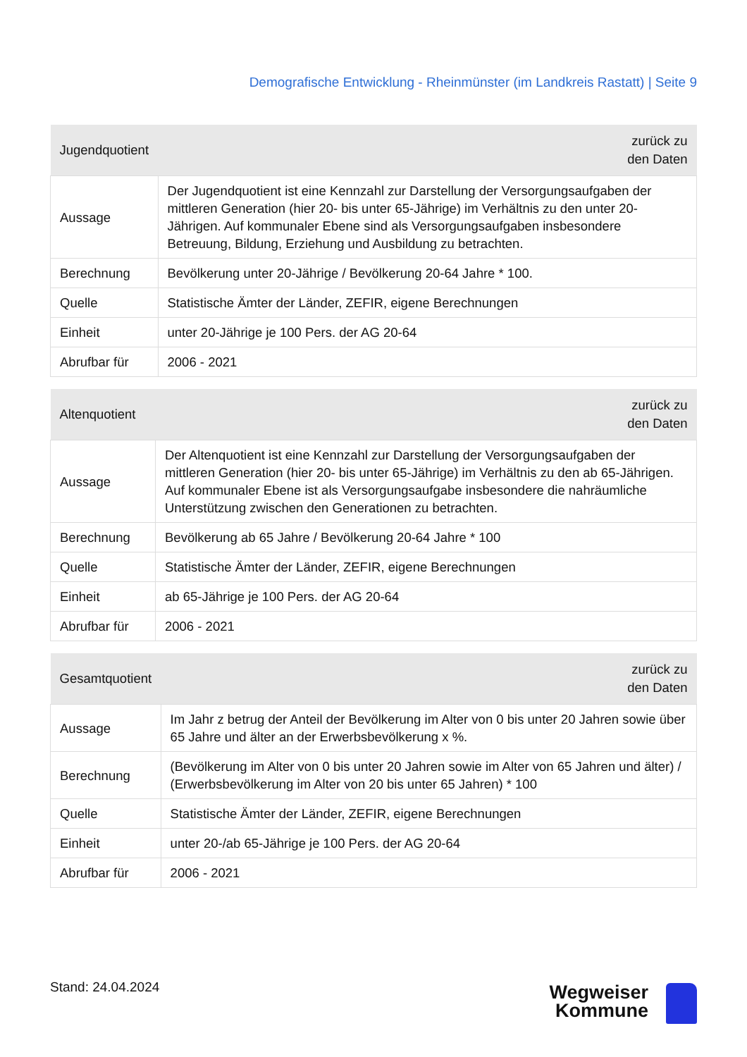Demografische Entwicklung - Rheinmünster (im Landkreis Rastatt) | Seite 9
| Jugendquotient | zurück zu den Daten |
| --- | --- |
| Aussage | Der Jugendquotient ist eine Kennzahl zur Darstellung der Versorgungsaufgaben der mittleren Generation (hier 20- bis unter 65-Jährige) im Verhältnis zu den unter 20-Jährigen. Auf kommunaler Ebene sind als Versorgungsaufgaben insbesondere Betreuung, Bildung, Erziehung und Ausbildung zu betrachten. |
| Berechnung | Bevölkerung unter 20-Jährige / Bevölkerung 20-64 Jahre * 100. |
| Quelle | Statistische Ämter der Länder, ZEFIR, eigene Berechnungen |
| Einheit | unter 20-Jährige je 100 Pers. der AG 20-64 |
| Abrufbar für | 2006 - 2021 |
| Altenquotient | zurück zu den Daten |
| --- | --- |
| Aussage | Der Altenquotient ist eine Kennzahl zur Darstellung der Versorgungsaufgaben der mittleren Generation (hier 20- bis unter 65-Jährige) im Verhältnis zu den ab 65-Jährigen. Auf kommunaler Ebene ist als Versorgungsaufgabe insbesondere die nahräumliche Unterstützung zwischen den Generationen zu betrachten. |
| Berechnung | Bevölkerung ab 65 Jahre / Bevölkerung 20-64 Jahre * 100 |
| Quelle | Statistische Ämter der Länder, ZEFIR, eigene Berechnungen |
| Einheit | ab 65-Jährige je 100 Pers. der AG 20-64 |
| Abrufbar für | 2006 - 2021 |
| Gesamtquotient | zurück zu den Daten |
| --- | --- |
| Aussage | Im Jahr z betrug der Anteil der Bevölkerung im Alter von 0 bis unter 20 Jahren sowie über 65 Jahre und älter an der Erwerbsbevölkerung x %. |
| Berechnung | (Bevölkerung im Alter von 0 bis unter 20 Jahren sowie im Alter von 65 Jahren und älter) / (Erwerbsbevölkerung im Alter von 20 bis unter 65 Jahren) * 100 |
| Quelle | Statistische Ämter der Länder, ZEFIR, eigene Berechnungen |
| Einheit | unter 20-/ab 65-Jährige je 100 Pers. der AG 20-64 |
| Abrufbar für | 2006 - 2021 |
Stand: 24.04.2024
Wegweiser
Kommune